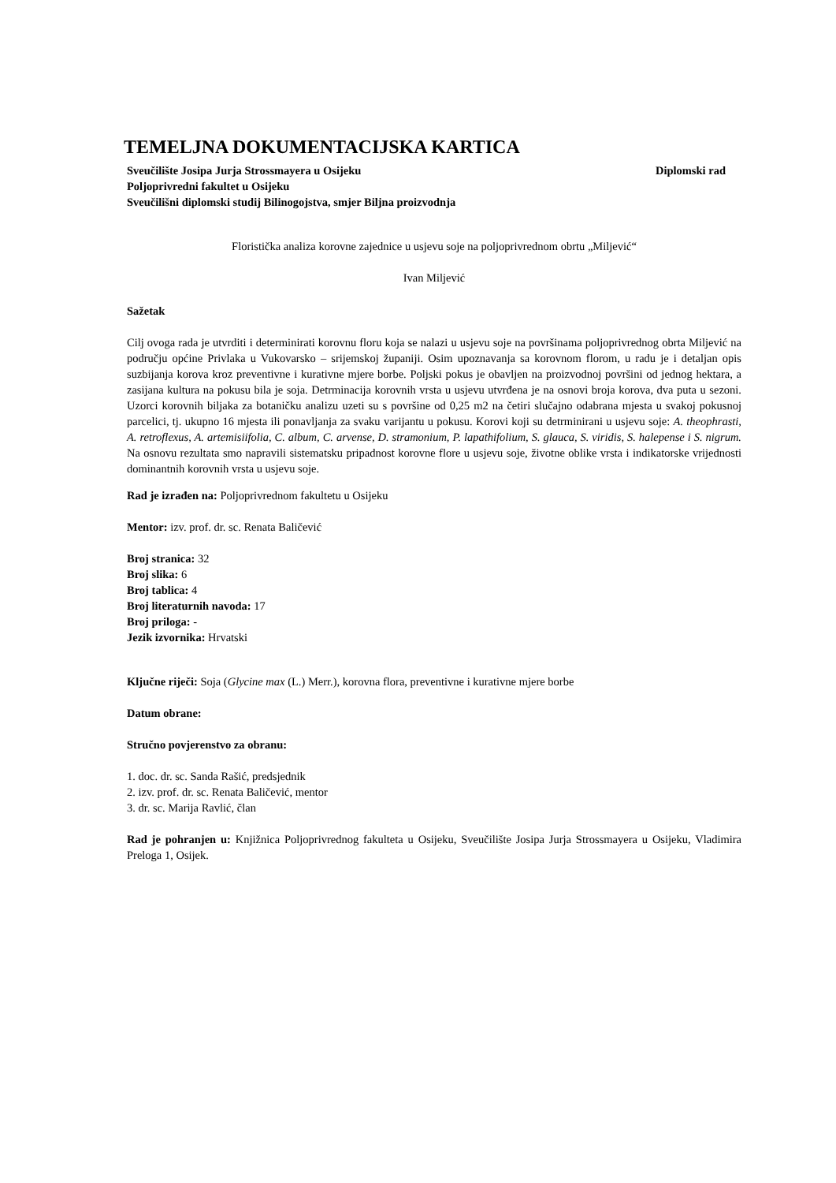TEMELJNA DOKUMENTACIJSKA KARTICA
Sveučilište Josipa Jurja Strossmayera u Osijeku Diplomski rad
Poljoprivredni fakultet u Osijeku
Sveučilišni diplomski studij Bilinogojstva, smjer Biljna proizvodnja
Floristička analiza korovne zajednice u usjevu soje na poljoprivrednom obrtu „Miljević“
Ivan Miljević
Sažetak
Cilj ovoga rada je utvrditi i determinirati korovnu floru koja se nalazi u usjevu soje na površinama poljoprivrednog obrta Miljević na području općine Privlaka u Vukovarsko – srijemskoj županiji. Osim upoznavanja sa korovnom florom, u radu je i detaljan opis suzbijanja korova kroz preventivne i kurativne mjere borbe. Poljski pokus je obavljen na proizvodnoj površini od jednog hektara, a zasijana kultura na pokusu bila je soja. Detrminacija korovnih vrsta u usjevu utvrđena je na osnovi broja korova, dva puta u sezoni. Uzorci korovnih biljaka za botaničku analizu uzeti su s površine od 0,25 m2 na četiri slučajno odabrana mjesta u svakoj pokusnoj parcelici, tj. ukupno 16 mjesta ili ponavljanja za svaku varijantu u pokusu. Korovi koji su detrminirani u usjevu soje: A. theophrasti, A. retroflexus, A. artemisiifolia, C. album, C. arvense, D. stramonium, P. lapathifolium, S. glauca, S. viridis, S. halepense i S. nigrum. Na osnovu rezultata smo napravili sistematsku pripadnost korovne flore u usjevu soje, životne oblike vrsta i indikatorske vrijednosti dominantnih korovnih vrsta u usjevu soje.
Rad je izrađen na: Poljoprivrednom fakultetu u Osijeku
Mentor: izv. prof. dr. sc. Renata Baličević
Broj stranica: 32
Broj slika: 6
Broj tablica: 4
Broj literaturnih navoda: 17
Broj priloga: -
Jezik izvornika: Hrvatski
Ključne riječi: Soja (Glycine max (L.) Merr.), korovna flora, preventivne i kurativne mjere borbe
Datum obrane:
Stručno povjerenstvo za obranu:
1. doc. dr. sc. Sanda Rašić, predsjednik
2. izv. prof. dr. sc. Renata Baličević, mentor
3. dr. sc. Marija Ravlić, član
Rad je pohranjen u: Knjižnica Poljoprivrednog fakulteta u Osijeku, Sveučilište Josipa Jurja Strossmayera u Osijeku, Vladimira Preloga 1, Osijek.